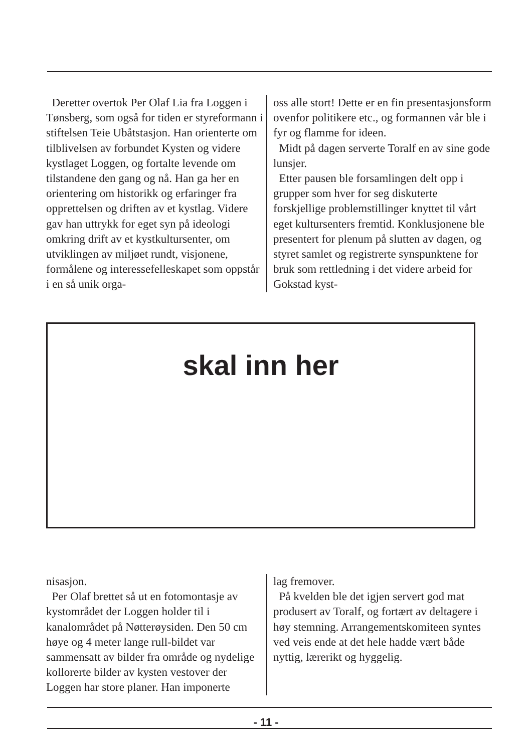Deretter overtok Per Olaf Lia fra Loggen i Tønsberg, som også for tiden er styreformann i stiftelsen Teie Ubåtstasjon. Han orienterte om tilblivelsen av forbundet Kysten og videre kystlaget Loggen, og fortalte levende om tilstandene den gang og nå. Han ga her en orientering om historikk og erfaringer fra opprettelsen og driften av et kystlag. Videre gav han uttrykk for eget syn på ideologi omkring drift av et kystkultursenter, om utviklingen av miljøet rundt, visjonene, formålene og interessefelleskapet som oppstår i en så unik orga-
oss alle stort! Dette er en fin presentasjonsform ovenfor politikere etc., og formannen vår ble i fyr og flamme for ideen.
Midt på dagen serverte Toralf en av sine gode lunsjer.
Etter pausen ble forsamlingen delt opp i grupper som hver for seg diskuterte forskjellige problemstillinger knyttet til vårt eget kultursenters fremtid. Konklusjonene ble presentert for plenum på slutten av dagen, og styret samlet og registrerte synspunktene for bruk som rettledning i det videre arbeid for Gokstad kyst-
skal inn her
nisasjon.
Per Olaf brettet så ut en fotomontasje av kystområdet der Loggen holder til i kanalområdet på Nøtterøysiden. Den 50 cm høye og 4 meter lange rull-bildet var sammensatt av bilder fra område og nydelige kollorerte bilder av kysten vestover der Loggen har store planer. Han imponerte
lag fremover.
På kvelden ble det igjen servert god mat produsert av Toralf, og fortært av deltagere i høy stemning. Arrangementskomiteen syntes ved veis ende at det hele hadde vært både nyttig, lærerikt og hyggelig.
- 11 -